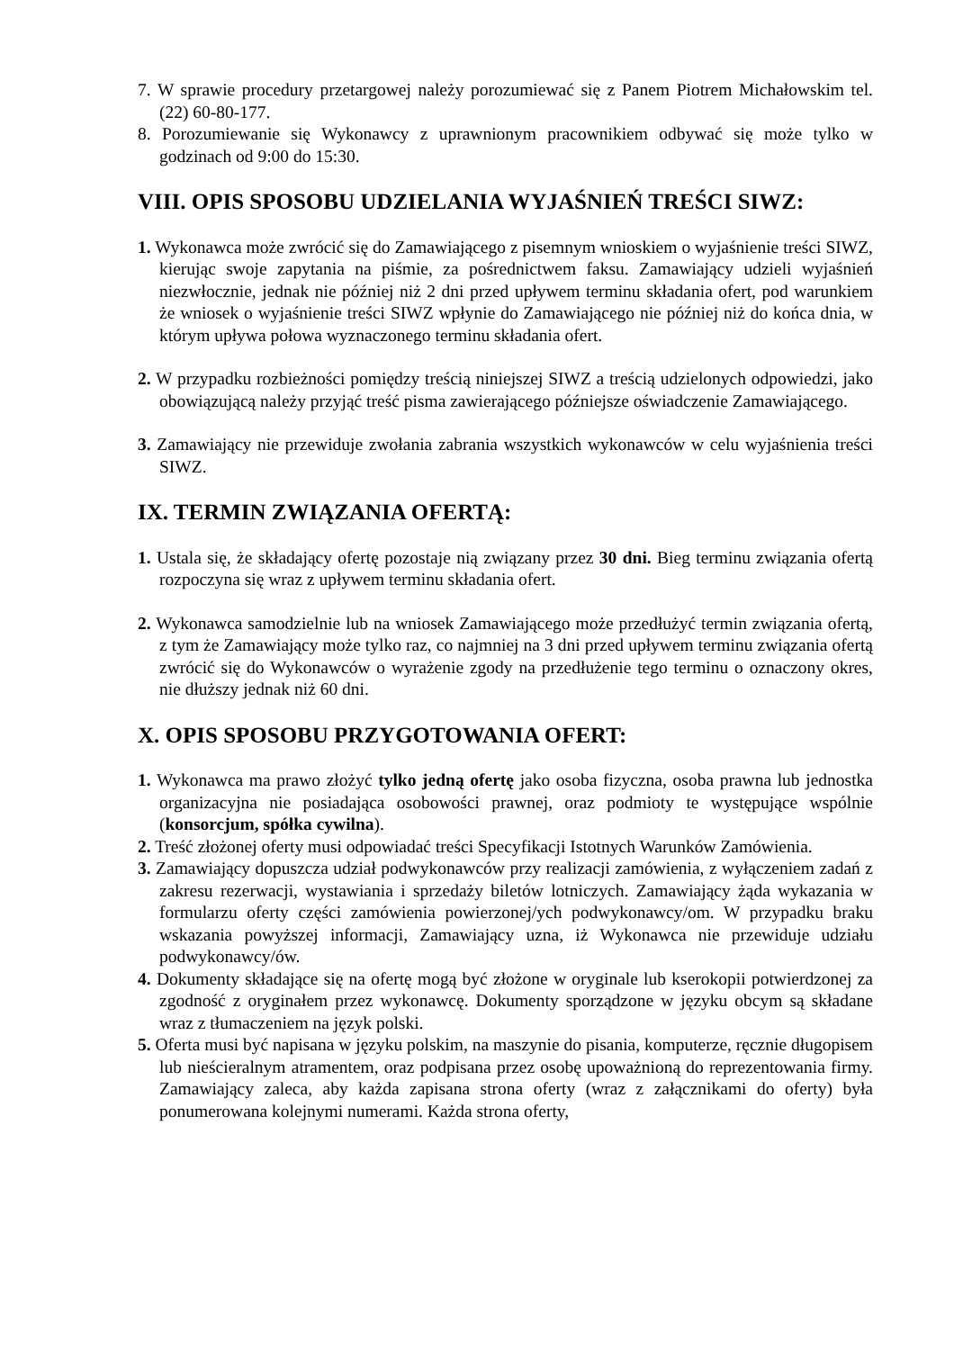7. W sprawie procedury przetargowej należy porozumiewać się z Panem Piotrem Michałowskim tel. (22) 60-80-177.
8. Porozumiewanie się Wykonawcy z uprawnionym pracownikiem odbywać się może tylko w godzinach od 9:00 do 15:30.
VIII. OPIS SPOSOBU UDZIELANIA WYJAŚNIEŃ TREŚCI SIWZ:
1. Wykonawca może zwrócić się do Zamawiającego z pisemnym wnioskiem o wyjaśnienie treści SIWZ, kierując swoje zapytania na piśmie, za pośrednictwem faksu. Zamawiający udzieli wyjaśnień niezwłocznie, jednak nie później niż 2 dni przed upływem terminu składania ofert, pod warunkiem że wniosek o wyjaśnienie treści SIWZ wpłynie do Zamawiającego nie później niż do końca dnia, w którym upływa połowa wyznaczonego terminu składania ofert.
2. W przypadku rozbieżności pomiędzy treścią niniejszej SIWZ a treścią udzielonych odpowiedzi, jako obowiązującą należy przyjąć treść pisma zawierającego późniejsze oświadczenie Zamawiającego.
3. Zamawiający nie przewiduje zwołania zabrania wszystkich wykonawców w celu wyjaśnienia treści SIWZ.
IX. TERMIN ZWIĄZANIA OFERTĄ:
1. Ustala się, że składający ofertę pozostaje nią związany przez 30 dni. Bieg terminu związania ofertą rozpoczyna się wraz z upływem terminu składania ofert.
2. Wykonawca samodzielnie lub na wniosek Zamawiającego może przedłużyć termin związania ofertą, z tym że Zamawiający może tylko raz, co najmniej na 3 dni przed upływem terminu związania ofertą zwrócić się do Wykonawców o wyrażenie zgody na przedłużenie tego terminu o oznaczony okres, nie dłuższy jednak niż 60 dni.
X. OPIS SPOSOBU PRZYGOTOWANIA OFERT:
1. Wykonawca ma prawo złożyć tylko jedną ofertę jako osoba fizyczna, osoba prawna lub jednostka organizacyjna nie posiadająca osobowości prawnej, oraz podmioty te występujące wspólnie (konsorcjum, spółka cywilna).
2. Treść złożonej oferty musi odpowiadać treści Specyfikacji Istotnych Warunków Zamówienia.
3. Zamawiający dopuszcza udział podwykonawców przy realizacji zamówienia, z wyłączeniem zadań z zakresu rezerwacji, wystawiania i sprzedaży biletów lotniczych. Zamawiający żąda wykazania w formularzu oferty części zamówienia powierzonej/ych podwykonawcy/om. W przypadku braku wskazania powyższej informacji, Zamawiający uzna, iż Wykonawca nie przewiduje udziału podwykonawcy/ów.
4. Dokumenty składające się na ofertę mogą być złożone w oryginale lub kserokopii potwierdzonej za zgodność z oryginałem przez wykonawcę. Dokumenty sporządzone w języku obcym są składane wraz z tłumaczeniem na język polski.
5. Oferta musi być napisana w języku polskim, na maszynie do pisania, komputerze, ręcznie długopisem lub nieścieralnym atramentem, oraz podpisana przez osobę upoważnioną do reprezentowania firmy. Zamawiający zaleca, aby każda zapisana strona oferty (wraz z załącznikami do oferty) była ponumerowana kolejnymi numerami. Każda strona oferty,